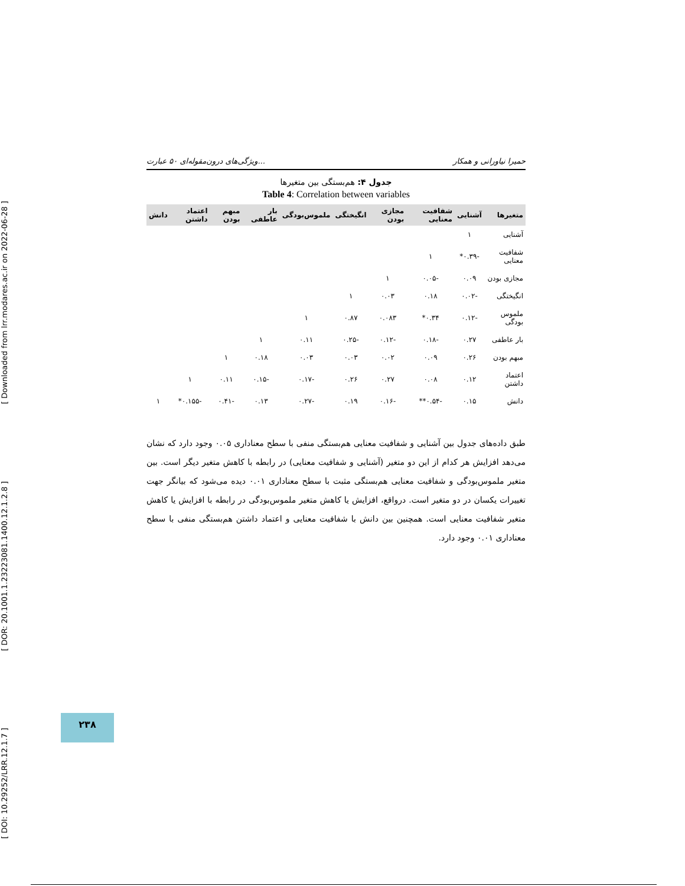[ DOI: 10.29252/LRR.12.1.7 ] [ DOR: 20.1001.1.23223081.1400.12.1.2.8 ] [ Downloaded from lrr.modares.ac.ir on 2022-06-28 ]
ویژگی‌های درون‌مقوله‌ای ۵۰ عبارت... حمیرا نیاورانی و همکار
جدول ۴: هم‌بستگی بین متغیرها
Table 4: Correlation between variables
| متغیرها | آشنایی | شفافیت معنایی | مجازی بودن | انگیختگی | ملموس‌بودگی | بار عاطفی | مبهم بودن | اعتماد داشتن | دانش |
| --- | --- | --- | --- | --- | --- | --- | --- | --- | --- |
| آشنایی | ۱ | | | | | | | | |
| شفافیت معنایی | -۰.۳۹* | ۱ | | | | | | | |
| مجازی بودن | ۰.۰۹ | -۰.۰۵ | ۱ | | | | | | |
| انگیختگی | -۰.۰۲ | ۰.۱۸ | ۰.۰۳ | ۱ | | | | | |
| ملموس بودگی | -۰.۱۲ | ۰.۳۴* | ۰.۰۸۳ | ۰.۸۷ | ۱ | | | | |
| بار عاطفی | ۰.۲۷ | -۰.۱۸ | -۰.۱۲ | -۰.۲۵ | ۰.۱۱ | ۱ | | | |
| مبهم بودن | ۰.۲۶ | ۰.۰۹ | ۰.۰۲ | ۰.۰۳ | ۰.۰۳ | ۰.۱۸ | ۱ | | |
| اعتماد داشتن | ۰.۱۲ | ۰.۰۸ | ۰.۲۷ | ۰.۲۶ | -۰.۱۷ | -۰.۱۵ | ۰.۱۱ | ۱ | |
| دانش | ۰.۱۵ | -۰.۵۴** | -۰.۱۶ | ۰.۱۹ | -۰.۲۷ | ۰.۱۳ | -۰.۴۱ | -۰.۱۵۵* | ۱ |
طبق داده‌های جدول بین آشنایی و شفافیت معنایی هم‌بستگی منفی با سطح معناداری ۰.۰۵ وجود دارد که نشان می‌دهد افزایش هر کدام از این دو متغیر (آشنایی و شفافیت معنایی) در رابطه با کاهش متغیر دیگر است. بین متغیر ملموس‌بودگی و شفافیت معنایی هم‌بستگی مثبت با سطح معناداری ۰.۰۱ دیده می‌شود که بیانگر جهت تغییرات یکسان در دو متغیر است. درواقع، افزایش یا کاهش متغیر ملموس‌بودگی در رابطه با افزایش یا کاهش متغیر شفافیت معنایی است. همچنین بین دانش با شفافیت معنایی و اعتماد داشتن هم‌بستگی منفی با سطح معناداری ۰.۰۱ وجود دارد.
۲۳۸